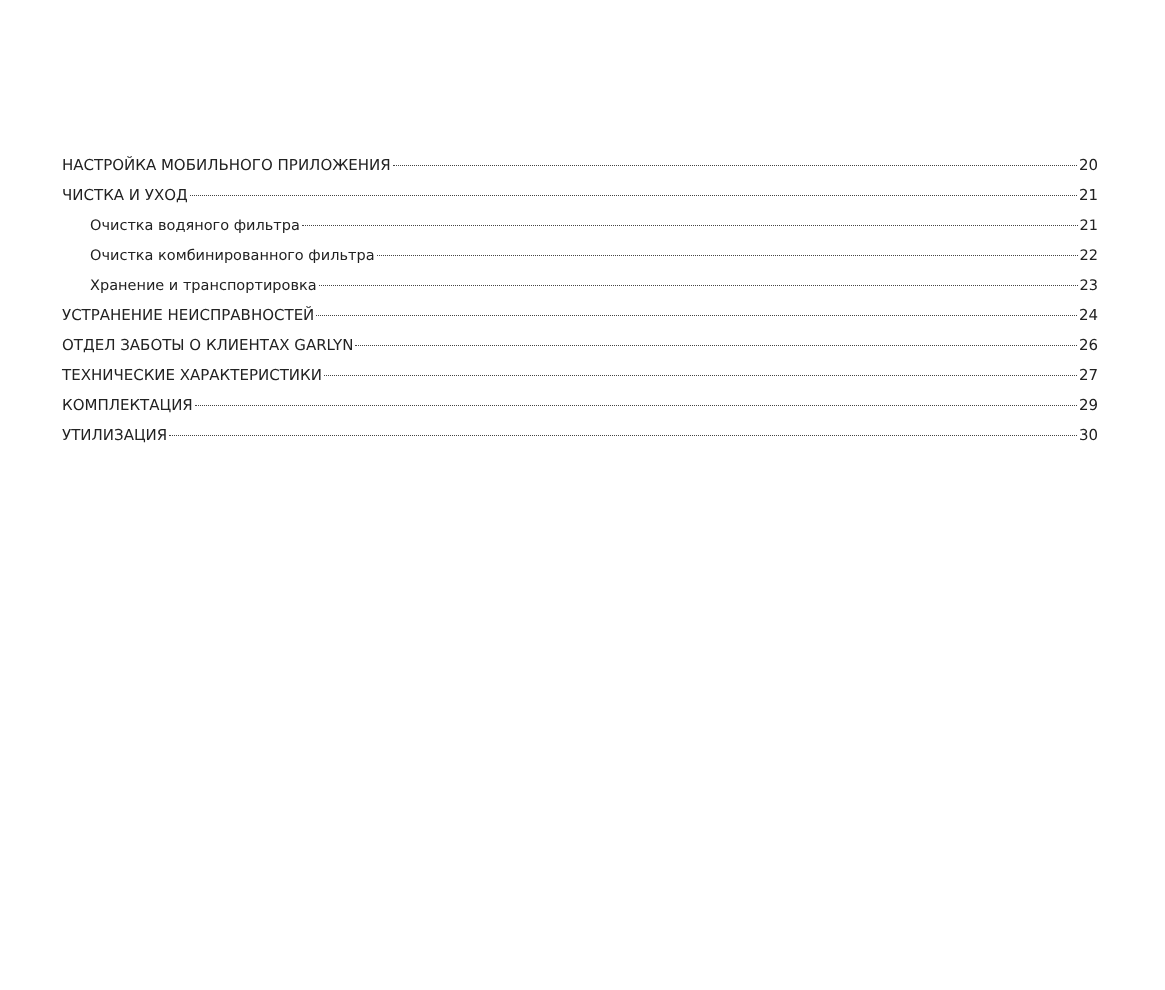НАСТРОЙКА МОБИЛЬНОГО ПРИЛОЖЕНИЯ 20
ЧИСТКА И УХОД 21
Очистка водяного фильтра 21
Очистка комбинированного фильтра 22
Хранение и транспортировка 23
УСТРАНЕНИЕ НЕИСПРАВНОСТЕЙ 24
ОТДЕЛ ЗАБОТЫ О КЛИЕНТАХ GARLYN 26
ТЕХНИЧЕСКИЕ ХАРАКТЕРИСТИКИ 27
КОМПЛЕКТАЦИЯ 29
УТИЛИЗАЦИЯ 30